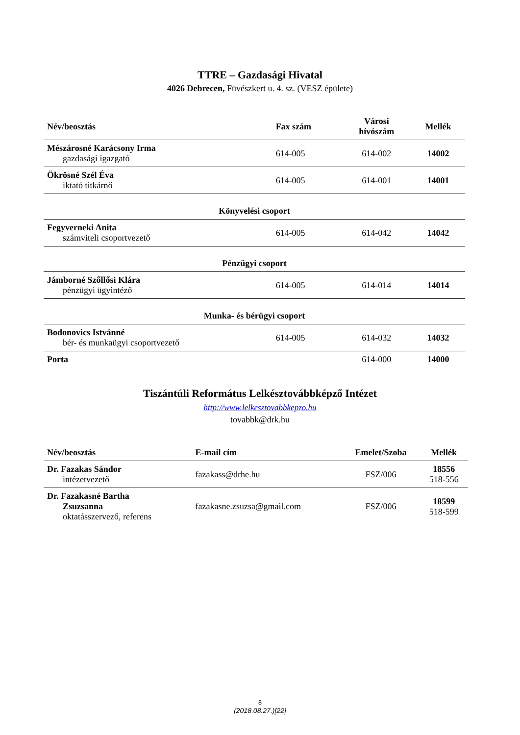TTRE – Gazdasági Hivatal
4026 Debrecen, Füvészkert u. 4. sz. (VESZ épülete)
| Név/beosztás | Fax szám | Városi hívószám | Mellék |
| --- | --- | --- | --- |
| Mészárosné Karácsony Irma gazdasági igazgató | 614-005 | 614-002 | 14002 |
| Ökrösné Szél Éva iktató titkárnő | 614-005 | 614-001 | 14001 |
| Könyvelési csoport | | | |
| Fegyverneki Anita számviteli csoportvezető | 614-005 | 614-042 | 14042 |
| Pénzügyi csoport | | | |
| Jámborné Szőllősi Klára pénzügyi ügyintéző | 614-005 | 614-014 | 14014 |
| Munka- és bérügyi csoport | | | |
| Bodonovics Istvánné bér- és munkaügyi csoportvezető | 614-005 | 614-032 | 14032 |
| Porta | | 614-000 | 14000 |
Tiszántúli Református Lelkésztovábbképző Intézet
http://www.lelkesztovabbkepzo.hu
tovabbk@drk.hu
| Név/beosztás | E-mail cím | Emelet/Szoba | Mellék |
| --- | --- | --- | --- |
| Dr. Fazakas Sándor intézetvezető | fazakass@drhe.hu | FSZ/006 | 18556 518-556 |
| Dr. Fazakasné Bartha Zsuzsanna oktatásszervező, referens | fazakasne.zsuzsa@gmail.com | FSZ/006 | 18599 518-599 |
8
(2018.08.27.)[22]